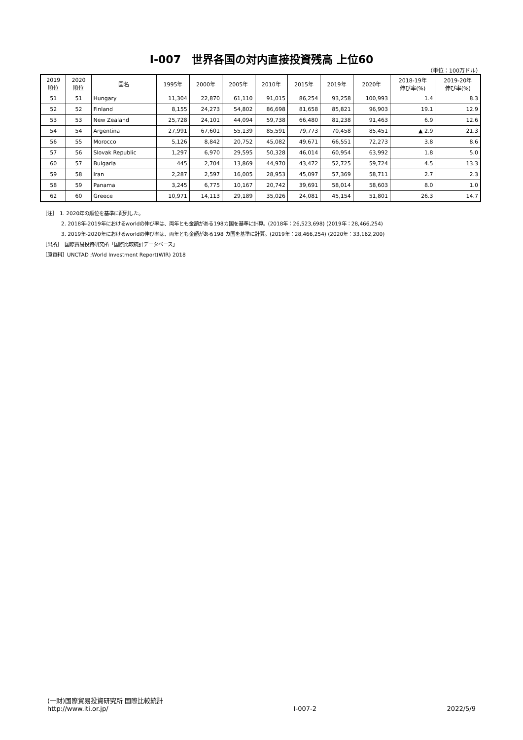Ⅰ-007　世界各国の対内直接投資残高 上位60
（単位：100万ドル）
| 2019 順位 | 2020 順位 | 国名 | 1995年 | 2000年 | 2005年 | 2010年 | 2015年 | 2019年 | 2020年 | 2018-19年 伸び率(%) | 2019-20年 伸び率(%) |
| --- | --- | --- | --- | --- | --- | --- | --- | --- | --- | --- | --- |
| 51 | 51 | Hungary | 11,304 | 22,870 | 61,110 | 91,015 | 86,254 | 93,258 | 100,993 | 1.4 | 8.3 |
| 52 | 52 | Finland | 8,155 | 24,273 | 54,802 | 86,698 | 81,658 | 85,821 | 96,903 | 19.1 | 12.9 |
| 53 | 53 | New Zealand | 25,728 | 24,101 | 44,094 | 59,738 | 66,480 | 81,238 | 91,463 | 6.9 | 12.6 |
| 54 | 54 | Argentina | 27,991 | 67,601 | 55,139 | 85,591 | 79,773 | 70,458 | 85,451 | ▲ 2.9 | 21.3 |
| 56 | 55 | Morocco | 5,126 | 8,842 | 20,752 | 45,082 | 49,671 | 66,551 | 72,273 | 3.8 | 8.6 |
| 57 | 56 | Slovak Republic | 1,297 | 6,970 | 29,595 | 50,328 | 46,014 | 60,954 | 63,992 | 1.8 | 5.0 |
| 60 | 57 | Bulgaria | 445 | 2,704 | 13,869 | 44,970 | 43,472 | 52,725 | 59,724 | 4.5 | 13.3 |
| 59 | 58 | Iran | 2,287 | 2,597 | 16,005 | 28,953 | 45,097 | 57,369 | 58,711 | 2.7 | 2.3 |
| 58 | 59 | Panama | 3,245 | 6,775 | 10,167 | 20,742 | 39,691 | 58,014 | 58,603 | 8.0 | 1.0 |
| 62 | 60 | Greece | 10,971 | 14,113 | 29,189 | 35,026 | 24,081 | 45,154 | 51,801 | 26.3 | 14.7 |
［注］　1. 2020年の順位を基準に配列した。
2. 2018年-2019年におけるworldの伸び率は、両年とも金額がある198カ国を基準に計算。(2018年：26,523,698) (2019年：28,466,254)
3. 2019年-2020年におけるworldの伸び率は、両年とも金額がある198 カ国を基準に計算。(2019年：28,466,254) (2020年：33,162,200)
［出所］　国際貿易投資研究所「国際比較統計データベース」
［原資料］UNCTAD ;World Investment Report(WIR) 2018
(一財)国際貿易投資研究所 国際比較統計
http://www.iti.or.jp/
Ⅰ-007-2
2022/5/9